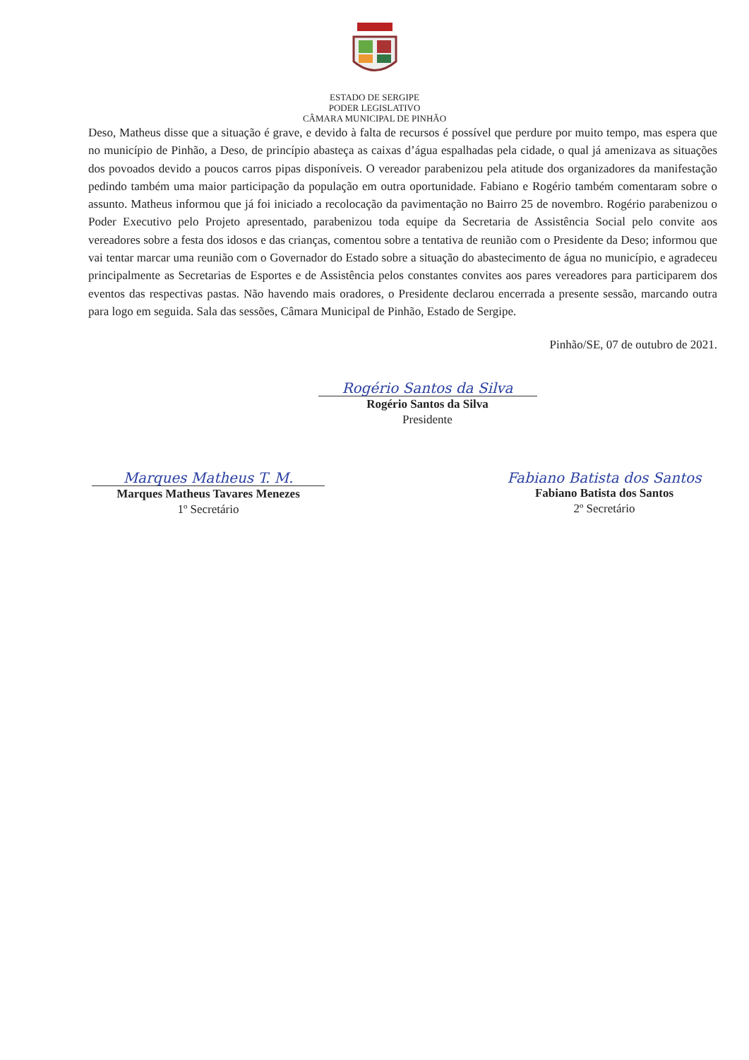ESTADO DE SERGIPE
PODER LEGISLATIVO
CÂMARA MUNICIPAL DE PINHÃO
Deso, Matheus disse que a situação é grave, e devido à falta de recursos é possível que perdure por muito tempo, mas espera que no município de Pinhão, a Deso, de princípio abasteça as caixas d’água espalhadas pela cidade, o qual já amenizava as situações dos povoados devido a poucos carros pipas disponíveis. O vereador parabenizou pela atitude dos organizadores da manifestação pedindo também uma maior participação da população em outra oportunidade. Fabiano e Rogério também comentaram sobre o assunto. Matheus informou que já foi iniciado a recolocação da pavimentação no Bairro 25 de novembro. Rogério parabenizou o Poder Executivo pelo Projeto apresentado, parabenizou toda equipe da Secretaria de Assistência Social pelo convite aos vereadores sobre a festa dos idosos e das crianças, comentou sobre a tentativa de reunião com o Presidente da Deso; informou que vai tentar marcar uma reunião com o Governador do Estado sobre a situação do abastecimento de água no município, e agradeceu principalmente as Secretarias de Esportes e de Assistência pelos constantes convites aos pares vereadores para participarem dos eventos das respectivas pastas. Não havendo mais oradores, o Presidente declarou encerrada a presente sessão, marcando outra para logo em seguida. Sala das sessões, Câmara Municipal de Pinhão, Estado de Sergipe.
Pinhão/SE, 07 de outubro de 2021.
Rogério Santos da Silva
Rogério Santos da Silva
Presidente
Marques Matheus T. M.
Marques Matheus Tavares Menezes
1º Secretário
Fabiano Batista dos Santos
Fabiano Batista dos Santos
2º Secretário